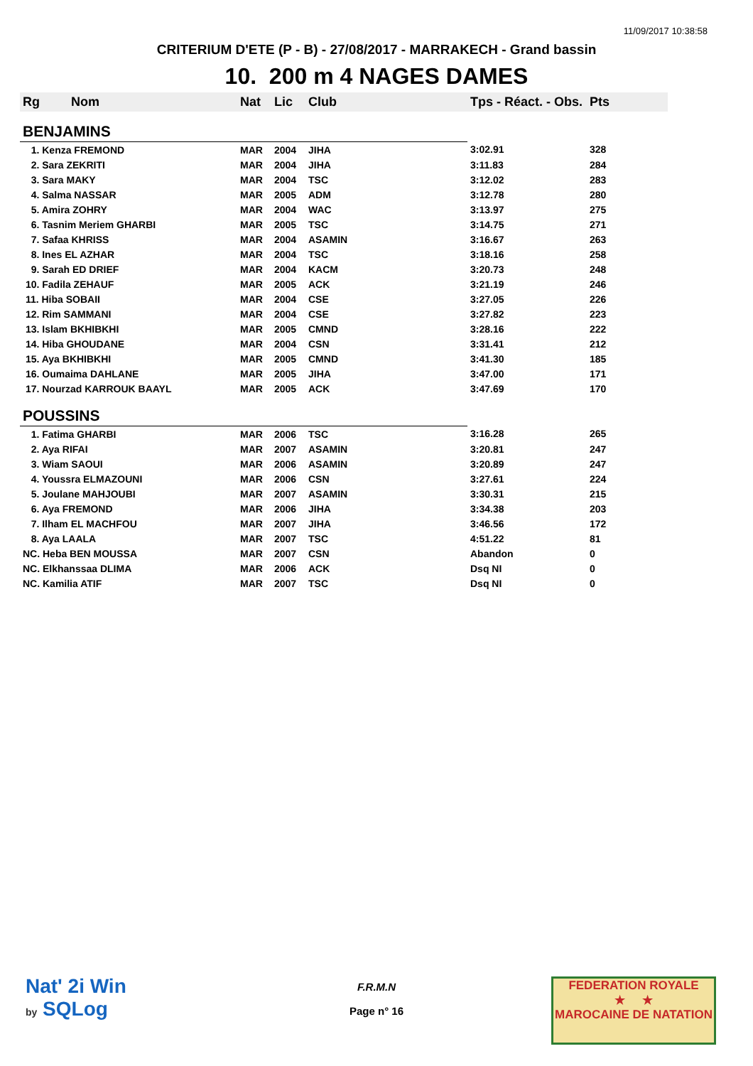11/09/2017 10:38:58
CRITERIUM D'ETE (P - B) - 27/08/2017 - MARRAKECH - Grand bassin
10. 200 m 4 NAGES DAMES
| Rg | Nom | Nat | Lic | Club | Tps - Réact. - Obs. | Pts |
| --- | --- | --- | --- | --- | --- | --- |
| BENJAMINS | | | | | | |
| 1. Kenza FREMOND | | MAR | 2004 | JIHA | 3:02.91 | 328 |
| 2. Sara ZEKRITI | | MAR | 2004 | JIHA | 3:11.83 | 284 |
| 3. Sara MAKY | | MAR | 2004 | TSC | 3:12.02 | 283 |
| 4. Salma NASSAR | | MAR | 2005 | ADM | 3:12.78 | 280 |
| 5. Amira ZOHRY | | MAR | 2004 | WAC | 3:13.97 | 275 |
| 6. Tasnim Meriem GHARBI | | MAR | 2005 | TSC | 3:14.75 | 271 |
| 7. Safaa KHRISS | | MAR | 2004 | ASAMIN | 3:16.67 | 263 |
| 8. Ines EL AZHAR | | MAR | 2004 | TSC | 3:18.16 | 258 |
| 9. Sarah ED DRIEF | | MAR | 2004 | KACM | 3:20.73 | 248 |
| 10. Fadila ZEHAUF | | MAR | 2005 | ACK | 3:21.19 | 246 |
| 11. Hiba SOBAII | | MAR | 2004 | CSE | 3:27.05 | 226 |
| 12. Rim SAMMANI | | MAR | 2004 | CSE | 3:27.82 | 223 |
| 13. Islam BKHIBKHI | | MAR | 2005 | CMND | 3:28.16 | 222 |
| 14. Hiba GHOUDANE | | MAR | 2004 | CSN | 3:31.41 | 212 |
| 15. Aya BKHIBKHI | | MAR | 2005 | CMND | 3:41.30 | 185 |
| 16. Oumaima DAHLANE | | MAR | 2005 | JIHA | 3:47.00 | 171 |
| 17. Nourzad KARROUK BAAYL | | MAR | 2005 | ACK | 3:47.69 | 170 |
| POUSSINS | | | | | | |
| 1. Fatima GHARBI | | MAR | 2006 | TSC | 3:16.28 | 265 |
| 2. Aya RIFAI | | MAR | 2007 | ASAMIN | 3:20.81 | 247 |
| 3. Wiam SAOUI | | MAR | 2006 | ASAMIN | 3:20.89 | 247 |
| 4. Youssra ELMAZOUNI | | MAR | 2006 | CSN | 3:27.61 | 224 |
| 5. Joulane MAHJOUBI | | MAR | 2007 | ASAMIN | 3:30.31 | 215 |
| 6. Aya FREMOND | | MAR | 2006 | JIHA | 3:34.38 | 203 |
| 7. Ilham EL MACHFOU | | MAR | 2007 | JIHA | 3:46.56 | 172 |
| 8. Aya LAALA | | MAR | 2007 | TSC | 4:51.22 | 81 |
| NC. Heba BEN MOUSSA | | MAR | 2007 | CSN | Abandon | 0 |
| NC. Elkhanssaa DLIMA | | MAR | 2006 | ACK | Dsq NI | 0 |
| NC. Kamilia ATIF | | MAR | 2007 | TSC | Dsq NI | 0 |
Nat' 2i Win
by SQLog
F.R.M.N
Page n° 16
FEDERATION ROYALE
★ ★
MAROCAINE DE NATATION